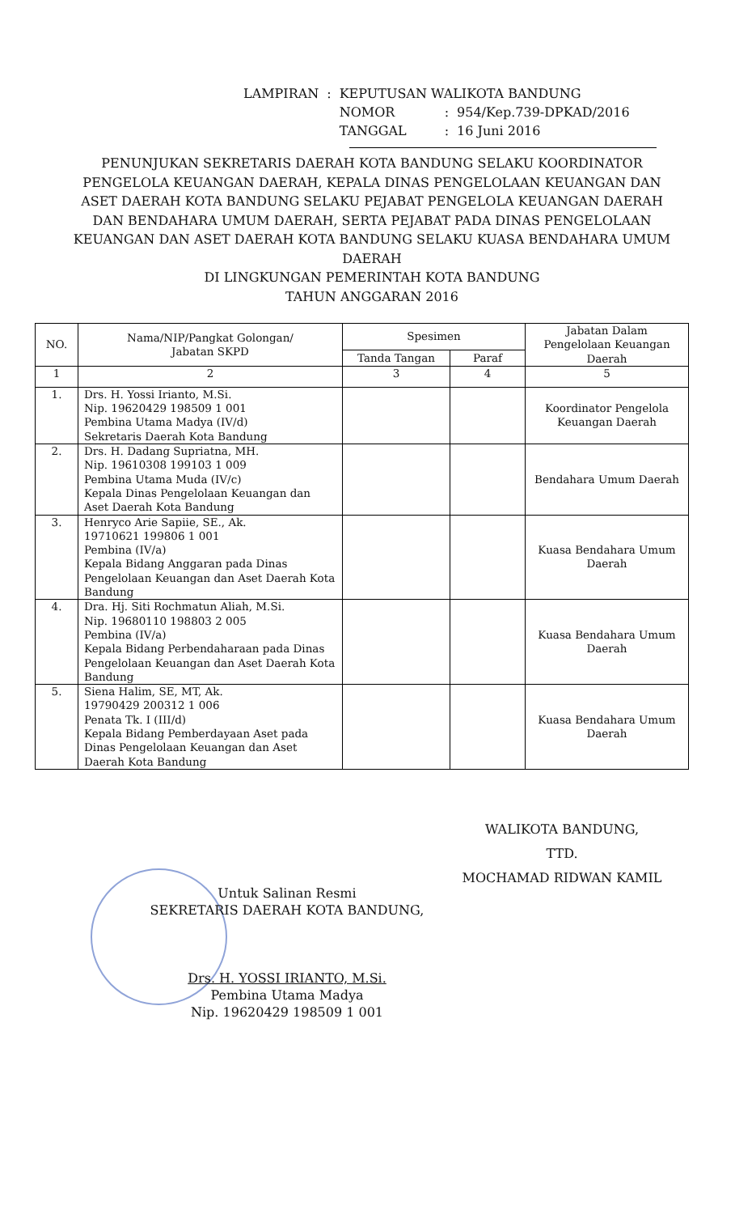| LAMPIRAN | : | KEPUTUSAN WALIKOTA BANDUNG | | |
| | | NOMOR | : | 954/Kep.739-DPKAD/2016 |
| | | TANGGAL | : | 16 Juni 2016 |
PENUNJUKAN SEKRETARIS DAERAH KOTA BANDUNG SELAKU KOORDINATOR PENGELOLA KEUANGAN DAERAH, KEPALA DINAS PENGELOLAAN KEUANGAN DAN ASET DAERAH KOTA BANDUNG SELAKU PEJABAT PENGELOLA KEUANGAN DAERAH DAN BENDAHARA UMUM DAERAH, SERTA PEJABAT PADA DINAS PENGELOLAAN KEUANGAN DAN ASET DAERAH KOTA BANDUNG SELAKU KUASA BENDAHARA UMUM DAERAH
DI LINGKUNGAN PEMERINTAH KOTA BANDUNG
TAHUN ANGGARAN 2016
| NO. | Nama/NIP/Pangkat Golongan/ Jabatan SKPD | Spesimen | | Jabatan Dalam Pengelolaan Keuangan Daerah |
| --- | --- | --- | --- | --- |
| | | Tanda Tangan | Paraf | |
| 1 | 2 | 3 | 4 | 5 |
| 1. | Drs. H. Yossi Irianto, M.Si. Nip. 19620429 198509 1 001 Pembina Utama Madya (IV/d) Sekretaris Daerah Kota Bandung | | | Koordinator Pengelola Keuangan Daerah |
| 2. | Drs. H. Dadang Supriatna, MH. Nip. 19610308 199103 1 009 Pembina Utama Muda (IV/c) Kepala Dinas Pengelolaan Keuangan dan Aset Daerah Kota Bandung | | | Bendahara Umum Daerah |
| 3. | Henryco Arie Sapiie, SE., Ak. 19710621 199806 1 001 Pembina (IV/a) Kepala Bidang Anggaran pada Dinas Pengelolaan Keuangan dan Aset Daerah Kota Bandung | | | Kuasa Bendahara Umum Daerah |
| 4. | Dra. Hj. Siti Rochmatun Aliah, M.Si. Nip. 19680110 198803 2 005 Pembina (IV/a) Kepala Bidang Perbendaharaan pada Dinas Pengelolaan Keuangan dan Aset Daerah Kota Bandung | | | Kuasa Bendahara Umum Daerah |
| 5. | Siena Halim, SE, MT, Ak. 19790429 200312 1 006 Penata Tk. I (III/d) Kepala Bidang Pemberdayaan Aset pada Dinas Pengelolaan Keuangan dan Aset Daerah Kota Bandung | | | Kuasa Bendahara Umum Daerah |
WALIKOTA BANDUNG,
TTD.
MOCHAMAD RIDWAN KAMIL
Untuk Salinan Resmi
SEKRETARIS DAERAH KOTA BANDUNG,
Drs. H. YOSSI IRIANTO, M.Si.
Pembina Utama Madya
Nip. 19620429 198509 1 001